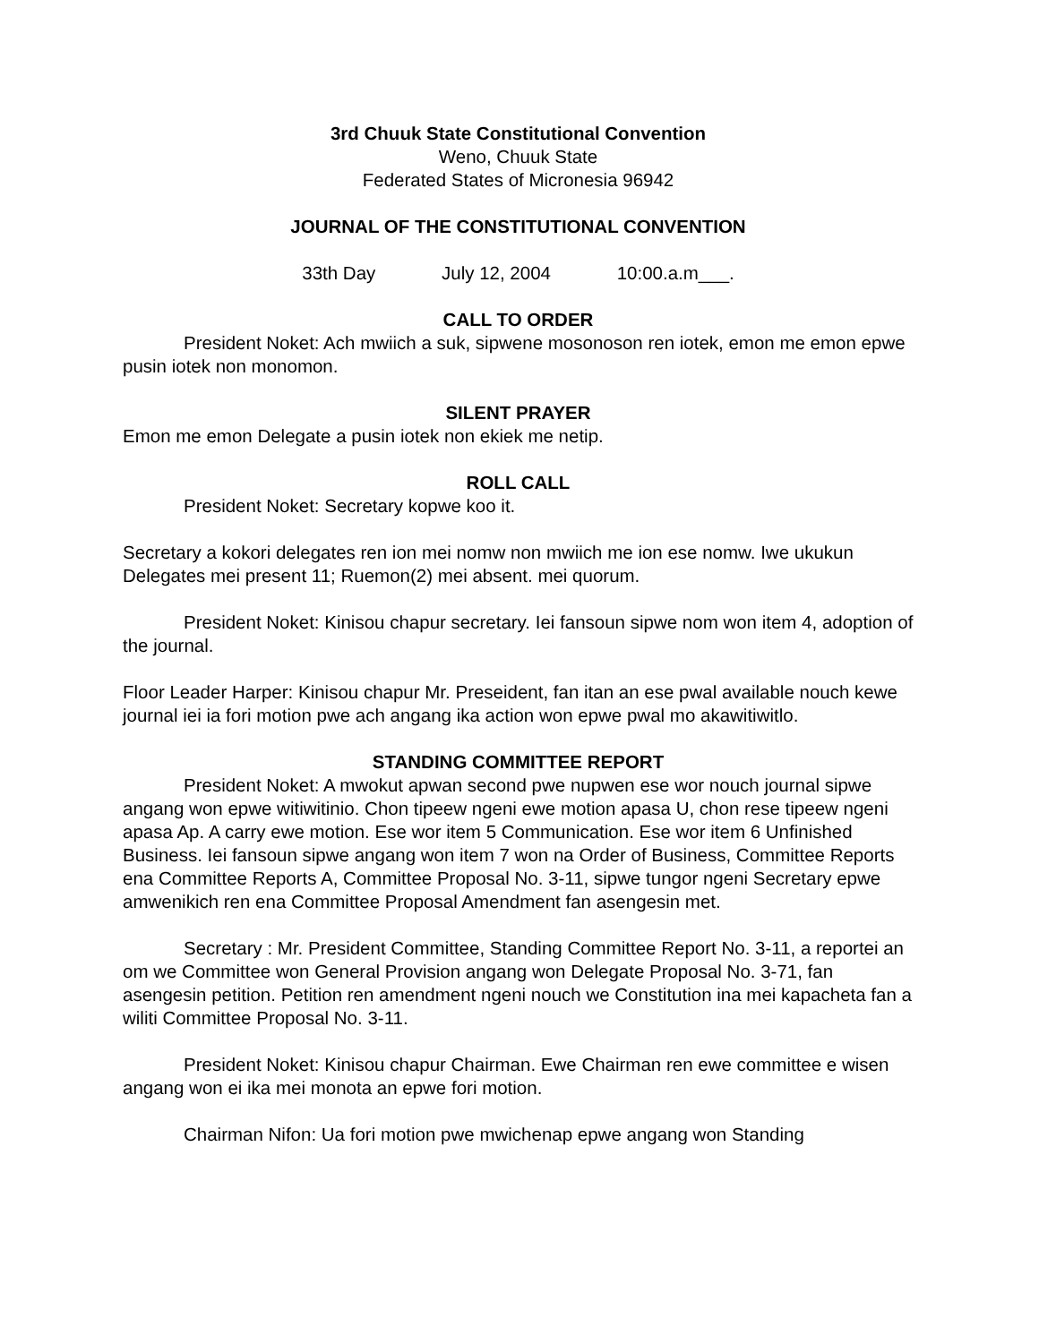3rd Chuuk State Constitutional Convention
Weno, Chuuk State
Federated States of Micronesia 96942
JOURNAL OF THE CONSTITUTIONAL CONVENTION
33th Day July 12, 2004 10:00.a.m___.
CALL TO ORDER
President Noket: Ach mwiich a suk, sipwene mosonoson ren iotek, emon me emon epwe pusin iotek non monomon.
SILENT PRAYER
Emon me emon Delegate a pusin iotek non ekiek me netip.
ROLL CALL
President Noket: Secretary kopwe koo it.
Secretary a kokori delegates ren ion mei nomw non mwiich me ion ese nomw. Iwe ukukun Delegates mei present 11; Ruemon(2) mei absent. mei quorum.
President Noket: Kinisou chapur secretary. Iei fansoun sipwe nom won item 4, adoption of the journal.
Floor Leader Harper: Kinisou chapur Mr. Preseident, fan itan an ese pwal available nouch kewe journal iei ia fori motion pwe ach angang ika action won epwe pwal mo akawitiwitlo.
STANDING COMMITTEE REPORT
President Noket: A mwokut apwan second pwe nupwen ese wor nouch journal sipwe angang won epwe witiwitinio. Chon tipeew ngeni ewe motion apasa U, chon rese tipeew ngeni apasa Ap. A carry ewe motion. Ese wor item 5 Communication. Ese wor item 6 Unfinished Business. Iei fansoun sipwe angang won item 7 won na Order of Business, Committee Reports ena Committee Reports A, Committee Proposal No. 3-11, sipwe tungor ngeni Secretary epwe amwenikich ren ena Committee Proposal Amendment fan asengesin met.
Secretary : Mr. President Committee, Standing Committee Report No. 3-11, a reportei an om we Committee won General Provision angang won Delegate Proposal No. 3-71, fan asengesin petition. Petition ren amendment ngeni nouch we Constitution ina mei kapacheta fan a wiliti Committee Proposal No. 3-11.
President Noket: Kinisou chapur Chairman. Ewe Chairman ren ewe committee e wisen angang won ei ika mei monota an epwe fori motion.
Chairman Nifon: Ua fori motion pwe mwichenap epwe angang won Standing